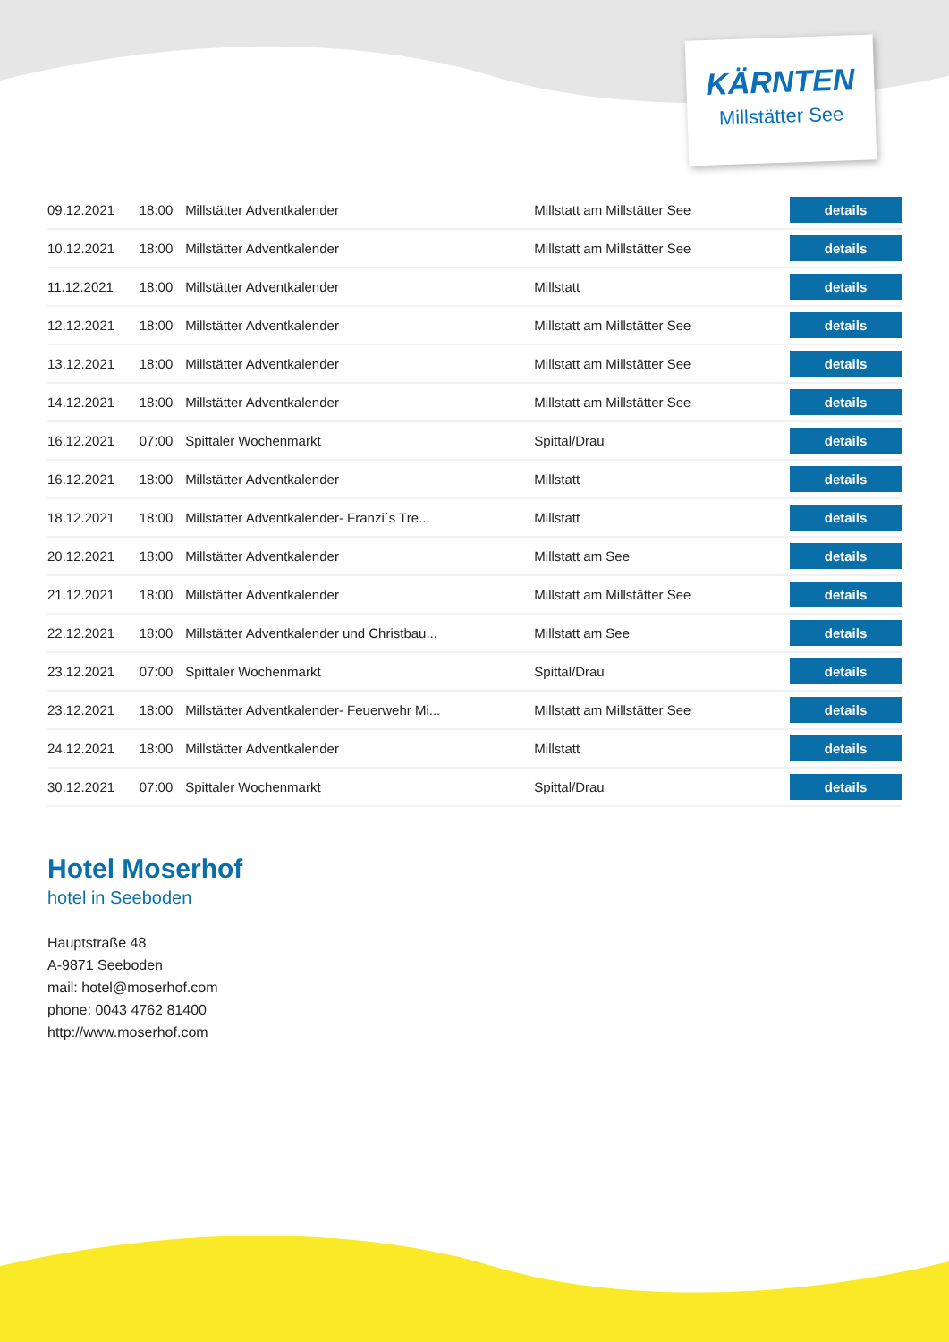KÄRNTEN
Millstätter See
| 09.12.2021 | 18:00 | Millstätter Adventkalender | Millstatt am Millstätter See | details |
| 10.12.2021 | 18:00 | Millstätter Adventkalender | Millstatt am Millstätter See | details |
| 11.12.2021 | 18:00 | Millstätter Adventkalender | Millstatt | details |
| 12.12.2021 | 18:00 | Millstätter Adventkalender | Millstatt am Millstätter See | details |
| 13.12.2021 | 18:00 | Millstätter Adventkalender | Millstatt am Millstätter See | details |
| 14.12.2021 | 18:00 | Millstätter Adventkalender | Millstatt am Millstätter See | details |
| 16.12.2021 | 07:00 | Spittaler Wochenmarkt | Spittal/Drau | details |
| 16.12.2021 | 18:00 | Millstätter Adventkalender | Millstatt | details |
| 18.12.2021 | 18:00 | Millstätter Adventkalender- Franzi´s Tre... | Millstatt | details |
| 20.12.2021 | 18:00 | Millstätter Adventkalender | Millstatt am See | details |
| 21.12.2021 | 18:00 | Millstätter Adventkalender | Millstatt am Millstätter See | details |
| 22.12.2021 | 18:00 | Millstätter Adventkalender und Christbau... | Millstatt am See | details |
| 23.12.2021 | 07:00 | Spittaler Wochenmarkt | Spittal/Drau | details |
| 23.12.2021 | 18:00 | Millstätter Adventkalender- Feuerwehr Mi... | Millstatt am Millstätter See | details |
| 24.12.2021 | 18:00 | Millstätter Adventkalender | Millstatt | details |
| 30.12.2021 | 07:00 | Spittaler Wochenmarkt | Spittal/Drau | details |
Hotel Moserhof
hotel in Seeboden
Hauptstraße 48
A-9871 Seeboden
mail: hotel@moserhof.com
phone: 0043 4762 81400
http://www.moserhof.com